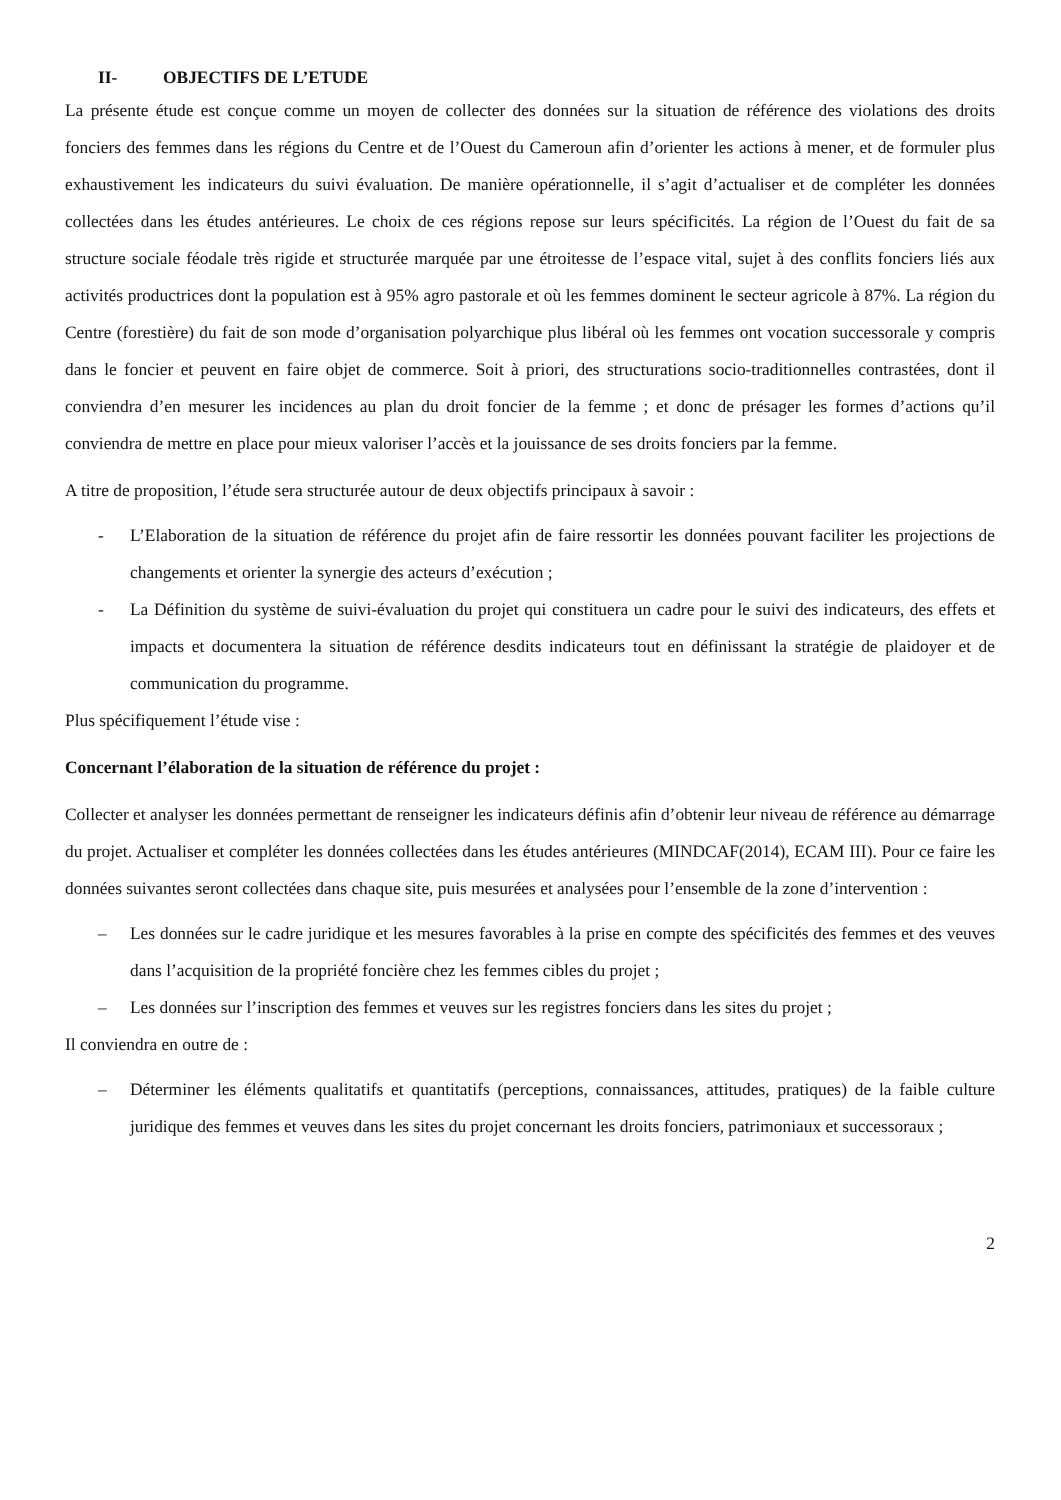II- OBJECTIFS DE L’ETUDE
La présente étude est conçue comme un moyen de collecter des données sur la situation de référence des violations des droits fonciers des femmes dans les régions du Centre et de l’Ouest du Cameroun afin d’orienter les actions à mener, et de formuler plus exhaustivement les indicateurs du suivi évaluation. De manière opérationnelle, il s’agit d’actualiser et de compléter les données collectées dans les études antérieures. Le choix de ces régions repose sur leurs spécificités. La région de l’Ouest du fait de sa structure sociale féodale très rigide et structurée marquée par une étroitesse de l’espace vital, sujet à des conflits fonciers liés aux activités productrices dont la population est à 95% agro pastorale et où les femmes dominent le secteur agricole à 87%. La région du Centre (forestière) du fait de son mode d’organisation polyarchique plus libéral où les femmes ont vocation successorale y compris dans le foncier et peuvent en faire objet de commerce. Soit à priori, des structurations socio-traditionnelles contrastées, dont il conviendra d’en mesurer les incidences au plan du droit foncier de la femme ; et donc de présager les formes d’actions qu’il conviendra de mettre en place pour mieux valoriser l’accès et la jouissance de ses droits fonciers par la femme.
A titre de proposition, l’étude sera structurée autour de deux objectifs principaux à savoir :
- L’Elaboration de la situation de référence du projet afin de faire ressortir les données pouvant faciliter les projections de changements et orienter la synergie des acteurs d’exécution ;
- La Définition du système de suivi-évaluation du projet qui constituera un cadre pour le suivi des indicateurs, des effets et impacts et documentera la situation de référence desdits indicateurs tout en définissant la stratégie de plaidoyer et de communication du programme.
Plus spécifiquement l’étude vise :
Concernant l’élaboration de la situation de référence du projet :
Collecter et analyser les données permettant de renseigner les indicateurs définis afin d’obtenir leur niveau de référence au démarrage du projet. Actualiser et compléter les données collectées dans les études antérieures (MINDCAF(2014), ECAM III). Pour ce faire les données suivantes seront collectées dans chaque site, puis mesurées et analysées pour l’ensemble de la zone d’intervention :
– Les données sur le cadre juridique et les mesures favorables à la prise en compte des spécificités des femmes et des veuves dans l’acquisition de la propriété foncière chez les femmes cibles du projet ;
– Les données sur l’inscription des femmes et veuves sur les registres fonciers dans les sites du projet ;
Il conviendra en outre de :
– Déterminer les éléments qualitatifs et quantitatifs (perceptions, connaissances, attitudes, pratiques) de la faible culture juridique des femmes et veuves dans les sites du projet concernant les droits fonciers, patrimoniaux et successoraux ;
2